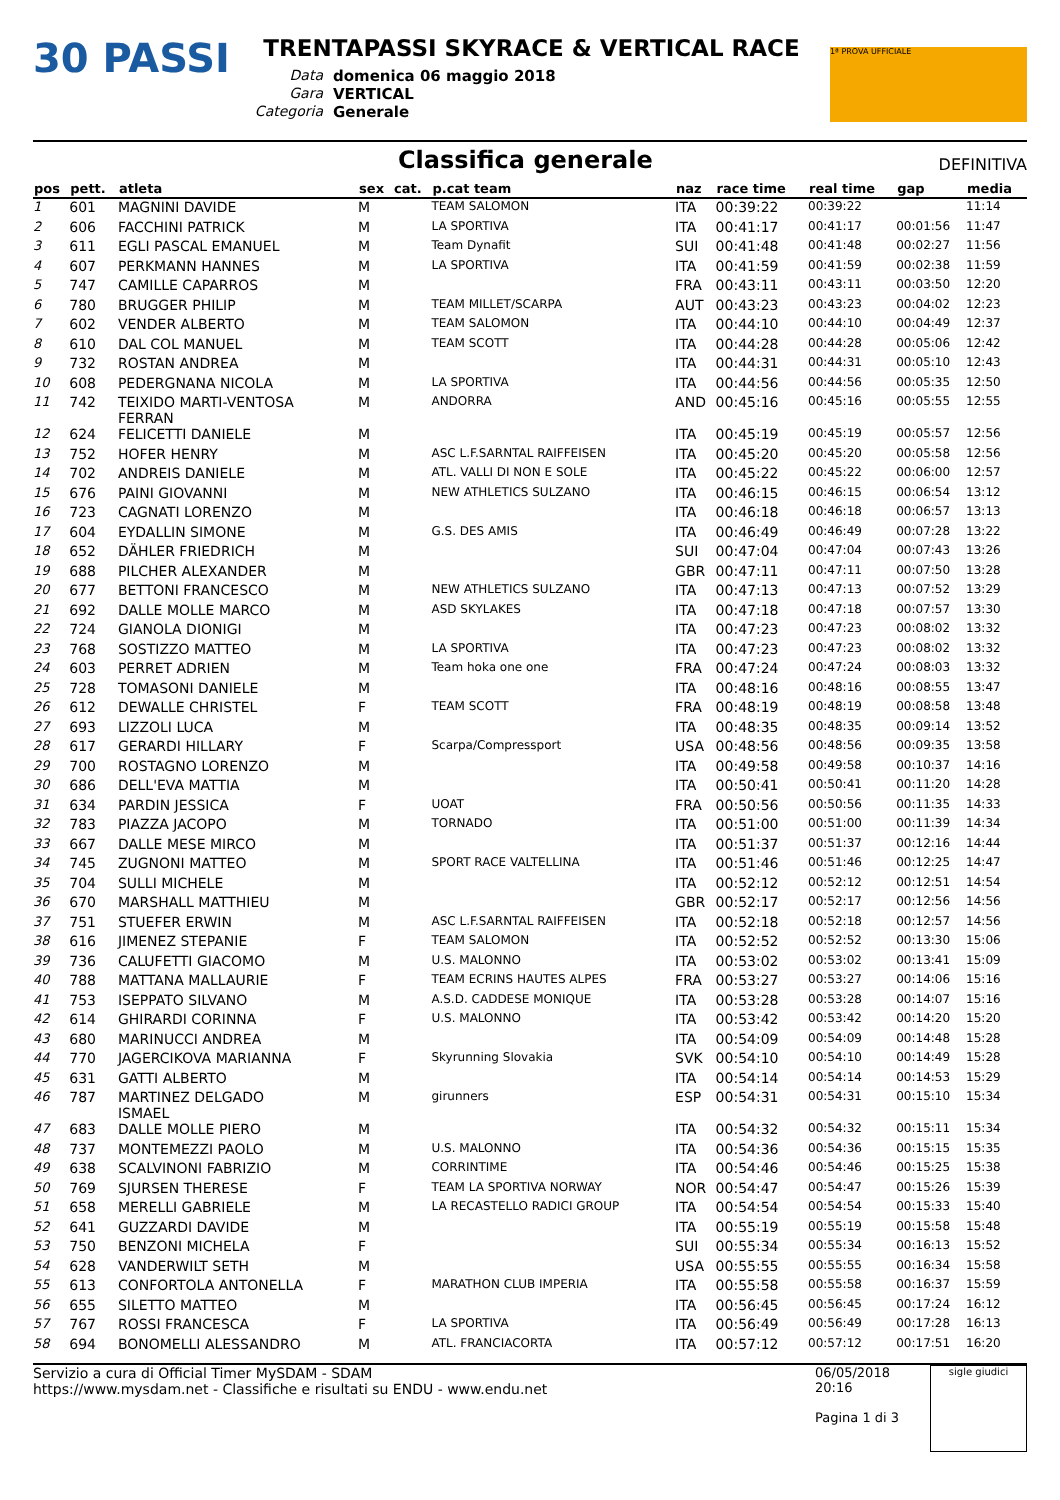30 PASSI
TRENTAPASSI SKYRACE & VERTICAL RACE
Data domenica 06 maggio 2018 Gara VERTICAL Categoria Generale
1ª PROVA UFFICIALE
Classifica generale
DEFINITIVA
| pos | pett. | atleta | sex | cat. | p.cat team | naz | race time | real time | gap | media |
| --- | --- | --- | --- | --- | --- | --- | --- | --- | --- | --- |
| 1 | 601 | MAGNINI DAVIDE | M | | TEAM SALOMON | ITA | 00:39:22 | 00:39:22 | | 11:14 |
| 2 | 606 | FACCHINI PATRICK | M | | LA SPORTIVA | ITA | 00:41:17 | 00:41:17 | 00:01:56 | 11:47 |
| 3 | 611 | EGLI PASCAL EMANUEL | M | | Team Dynafit | SUI | 00:41:48 | 00:41:48 | 00:02:27 | 11:56 |
| 4 | 607 | PERKMANN HANNES | M | | LA SPORTIVA | ITA | 00:41:59 | 00:41:59 | 00:02:38 | 11:59 |
| 5 | 747 | CAMILLE CAPARROS | M | | | FRA | 00:43:11 | 00:43:11 | 00:03:50 | 12:20 |
| 6 | 780 | BRUGGER PHILIP | M | | TEAM MILLET/SCARPA | AUT | 00:43:23 | 00:43:23 | 00:04:02 | 12:23 |
| 7 | 602 | VENDER ALBERTO | M | | TEAM SALOMON | ITA | 00:44:10 | 00:44:10 | 00:04:49 | 12:37 |
| 8 | 610 | DAL COL MANUEL | M | | TEAM SCOTT | ITA | 00:44:28 | 00:44:28 | 00:05:06 | 12:42 |
| 9 | 732 | ROSTAN ANDREA | M | | | ITA | 00:44:31 | 00:44:31 | 00:05:10 | 12:43 |
| 10 | 608 | PEDERGNANA NICOLA | M | | LA SPORTIVA | ITA | 00:44:56 | 00:44:56 | 00:05:35 | 12:50 |
| 11 | 742 | TEIXIDO MARTI-VENTOSA FERRAN | M | | ANDORRA | AND | 00:45:16 | 00:45:16 | 00:05:55 | 12:55 |
| 12 | 624 | FELICETTI DANIELE | M | | | ITA | 00:45:19 | 00:45:19 | 00:05:57 | 12:56 |
| 13 | 752 | HOFER HENRY | M | | ASC L.F.SARNTAL RAIFFEISEN | ITA | 00:45:20 | 00:45:20 | 00:05:58 | 12:56 |
| 14 | 702 | ANDREIS DANIELE | M | | ATL. VALLI DI NON E SOLE | ITA | 00:45:22 | 00:45:22 | 00:06:00 | 12:57 |
| 15 | 676 | PAINI GIOVANNI | M | | NEW ATHLETICS SULZANO | ITA | 00:46:15 | 00:46:15 | 00:06:54 | 13:12 |
| 16 | 723 | CAGNATI LORENZO | M | | | ITA | 00:46:18 | 00:46:18 | 00:06:57 | 13:13 |
| 17 | 604 | EYDALLIN SIMONE | M | | G.S. DES AMIS | ITA | 00:46:49 | 00:46:49 | 00:07:28 | 13:22 |
| 18 | 652 | DÄHLER FRIEDRICH | M | | | SUI | 00:47:04 | 00:47:04 | 00:07:43 | 13:26 |
| 19 | 688 | PILCHER ALEXANDER | M | | | GBR | 00:47:11 | 00:47:11 | 00:07:50 | 13:28 |
| 20 | 677 | BETTONI FRANCESCO | M | | NEW ATHLETICS SULZANO | ITA | 00:47:13 | 00:47:13 | 00:07:52 | 13:29 |
| 21 | 692 | DALLE MOLLE MARCO | M | | ASD SKYLAKES | ITA | 00:47:18 | 00:47:18 | 00:07:57 | 13:30 |
| 22 | 724 | GIANOLA DIONIGI | M | | | ITA | 00:47:23 | 00:47:23 | 00:08:02 | 13:32 |
| 23 | 768 | SOSTIZZO MATTEO | M | | LA SPORTIVA | ITA | 00:47:23 | 00:47:23 | 00:08:02 | 13:32 |
| 24 | 603 | PERRET ADRIEN | M | | Team hoka one one | FRA | 00:47:24 | 00:47:24 | 00:08:03 | 13:32 |
| 25 | 728 | TOMASONI DANIELE | M | | | ITA | 00:48:16 | 00:48:16 | 00:08:55 | 13:47 |
| 26 | 612 | DEWALLE CHRISTEL | F | | TEAM SCOTT | FRA | 00:48:19 | 00:48:19 | 00:08:58 | 13:48 |
| 27 | 693 | LIZZOLI LUCA | M | | | ITA | 00:48:35 | 00:48:35 | 00:09:14 | 13:52 |
| 28 | 617 | GERARDI HILLARY | F | | Scarpa/Compressport | USA | 00:48:56 | 00:48:56 | 00:09:35 | 13:58 |
| 29 | 700 | ROSTAGNO LORENZO | M | | | ITA | 00:49:58 | 00:49:58 | 00:10:37 | 14:16 |
| 30 | 686 | DELL'EVA MATTIA | M | | | ITA | 00:50:41 | 00:50:41 | 00:11:20 | 14:28 |
| 31 | 634 | PARDIN JESSICA | F | | UOAT | FRA | 00:50:56 | 00:50:56 | 00:11:35 | 14:33 |
| 32 | 783 | PIAZZA JACOPO | M | | TORNADO | ITA | 00:51:00 | 00:51:00 | 00:11:39 | 14:34 |
| 33 | 667 | DALLE MESE MIRCO | M | | | ITA | 00:51:37 | 00:51:37 | 00:12:16 | 14:44 |
| 34 | 745 | ZUGNONI MATTEO | M | | SPORT RACE VALTELLINA | ITA | 00:51:46 | 00:51:46 | 00:12:25 | 14:47 |
| 35 | 704 | SULLI MICHELE | M | | | ITA | 00:52:12 | 00:52:12 | 00:12:51 | 14:54 |
| 36 | 670 | MARSHALL MATTHIEU | M | | | GBR | 00:52:17 | 00:52:17 | 00:12:56 | 14:56 |
| 37 | 751 | STUEFER ERWIN | M | | ASC L.F.SARNTAL RAIFFEISEN | ITA | 00:52:18 | 00:52:18 | 00:12:57 | 14:56 |
| 38 | 616 | JIMENEZ STEPANIE | F | | TEAM SALOMON | ITA | 00:52:52 | 00:52:52 | 00:13:30 | 15:06 |
| 39 | 736 | CALUFETTI GIACOMO | M | | U.S. MALONNO | ITA | 00:53:02 | 00:53:02 | 00:13:41 | 15:09 |
| 40 | 788 | MATTANA MALLAURIE | F | | TEAM ECRINS HAUTES ALPES | FRA | 00:53:27 | 00:53:27 | 00:14:06 | 15:16 |
| 41 | 753 | ISEPPATO SILVANO | M | | A.S.D. CADDESE MONIQUE | ITA | 00:53:28 | 00:53:28 | 00:14:07 | 15:16 |
| 42 | 614 | GHIRARDI CORINNA | F | | U.S. MALONNO | ITA | 00:53:42 | 00:53:42 | 00:14:20 | 15:20 |
| 43 | 680 | MARINUCCI ANDREA | M | | | ITA | 00:54:09 | 00:54:09 | 00:14:48 | 15:28 |
| 44 | 770 | JAGERCIKOVA MARIANNA | F | | Skyrunning Slovakia | SVK | 00:54:10 | 00:54:10 | 00:14:49 | 15:28 |
| 45 | 631 | GATTI ALBERTO | M | | | ITA | 00:54:14 | 00:54:14 | 00:14:53 | 15:29 |
| 46 | 787 | MARTINEZ DELGADO ISMAEL | M | | girunners | ESP | 00:54:31 | 00:54:31 | 00:15:10 | 15:34 |
| 47 | 683 | DALLE MOLLE PIERO | M | | | ITA | 00:54:32 | 00:54:32 | 00:15:11 | 15:34 |
| 48 | 737 | MONTEMEZZI PAOLO | M | | U.S. MALONNO | ITA | 00:54:36 | 00:54:36 | 00:15:15 | 15:35 |
| 49 | 638 | SCALVINONI FABRIZIO | M | | CORRINTIME | ITA | 00:54:46 | 00:54:46 | 00:15:25 | 15:38 |
| 50 | 769 | SJURSEN THERESE | F | | TEAM LA SPORTIVA NORWAY | NOR | 00:54:47 | 00:54:47 | 00:15:26 | 15:39 |
| 51 | 658 | MERELLI GABRIELE | M | | LA RECASTELLO RADICI GROUP | ITA | 00:54:54 | 00:54:54 | 00:15:33 | 15:40 |
| 52 | 641 | GUZZARDI DAVIDE | M | | | ITA | 00:55:19 | 00:55:19 | 00:15:58 | 15:48 |
| 53 | 750 | BENZONI MICHELA | F | | | SUI | 00:55:34 | 00:55:34 | 00:16:13 | 15:52 |
| 54 | 628 | VANDERWILT SETH | M | | | USA | 00:55:55 | 00:55:55 | 00:16:34 | 15:58 |
| 55 | 613 | CONFORTOLA ANTONELLA | F | | MARATHON CLUB IMPERIA | ITA | 00:55:58 | 00:55:58 | 00:16:37 | 15:59 |
| 56 | 655 | SILETTO MATTEO | M | | | ITA | 00:56:45 | 00:56:45 | 00:17:24 | 16:12 |
| 57 | 767 | ROSSI FRANCESCA | F | | LA SPORTIVA | ITA | 00:56:49 | 00:56:49 | 00:17:28 | 16:13 |
| 58 | 694 | BONOMELLI ALESSANDRO | M | | ATL. FRANCIACORTA | ITA | 00:57:12 | 00:57:12 | 00:17:51 | 16:20 |
Servizio a cura di Official Timer MySDAM - SDAM
https://www.mysdam.net - Classifiche e risultati su ENDU - www.endu.net
06/05/2018 20:16
Pagina 1 di 3
sigle giudici